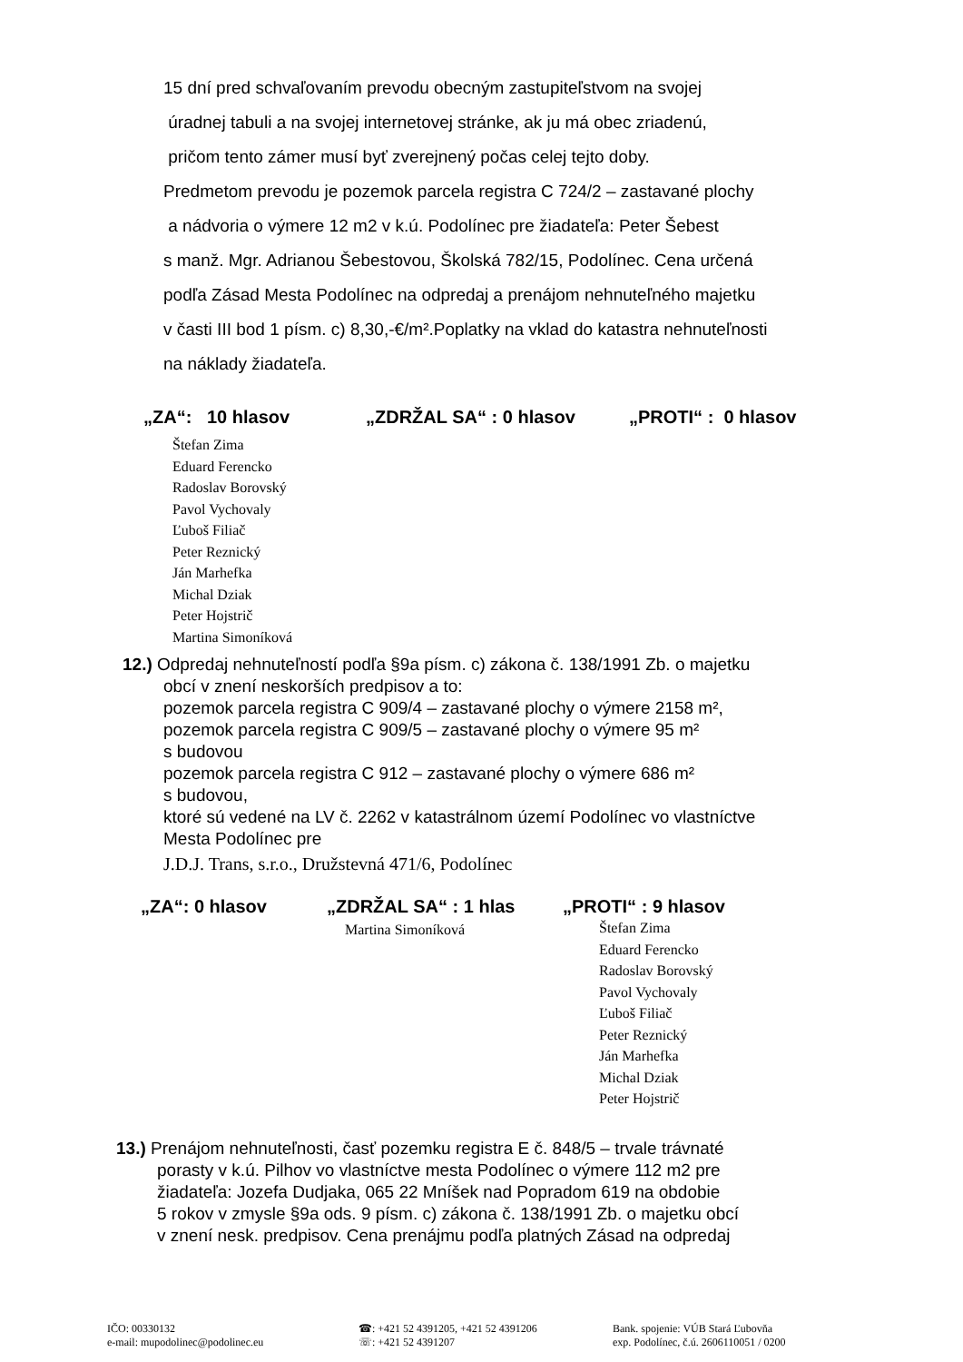15 dní pred schvaľovaním prevodu obecným zastupiteľstvom na svojej
úradnej tabuli a na svojej internetovej stránke, ak ju má obec zriadenú,
pričom tento zámer musí byť zverejnený počas celej tejto doby.
Predmetom prevodu je pozemok parcela registra C 724/2 – zastavané plochy
a nádvoria o výmere 12 m2 v k.ú. Podolínec pre žiadateľa: Peter Šebest
s manž. Mgr. Adrianou Šebestovou, Školská 782/15, Podolínec. Cena určená
podľa Zásad Mesta Podolínec na odpredaj a prenájom nehnuteľného majetku
v časti III bod 1 písm. c) 8,30,-€/m².Poplatky na vklad do katastra nehnuteľnosti
na náklady žiadateľa.
„ZA“: 10 hlasov „ZDRŽAL SA“ : 0 hlasov „PROTI“ : 0 hlasov
Štefan Zima
Eduard Ferencko
Radoslav Borovský
Pavol Vychovaly
Ľuboš Filiač
Peter Reznický
Ján Marhefka
Michal Dziak
Peter Hojstrič
Martina Simoníková
12.) Odpredaj nehnuteľností podľa §9a písm. c) zákona č. 138/1991 Zb. o majetku
obcí v znení neskorších predpisov a to:
pozemok parcela registra C 909/4 – zastavané plochy o výmere 2158 m²,
pozemok parcela registra C 909/5 – zastavané plochy o výmere 95 m²
s budovou
pozemok parcela registra C 912 – zastavané plochy o výmere 686 m²
s budovou,
ktoré sú vedené na LV č. 2262 v katastrálnom území Podolínec vo vlastníctve
Mesta Podolínec pre
J.D.J. Trans, s.r.o., Družstevná 471/6, Podolínec
„ZA“: 0 hlasov „ZDRŽAL SA“ : 1 hlas
Martina Simoníková „PROTI“ : 9 hlasov
Štefan Zima
Eduard Ferencko
Radoslav Borovský
Pavol Vychovaly
Ľuboš Filiač
Peter Reznický
Ján Marhefka
Michal Dziak
Peter Hojstrič
13.) Prenájom nehnuteľnosti, časť pozemku registra E č. 848/5 – trvale trávnaté
porasty v k.ú. Pilhov vo vlastníctve mesta Podolínec o výmere 112 m2 pre
žiadateľa: Jozefa Dudjaka, 065 22 Mníšek nad Popradom 619 na obdobie
5 rokov v zmysle §9a ods. 9 písm. c) zákona č. 138/1991 Zb. o majetku obcí
v znení nesk. predpisov. Cena prenájmu podľa platných Zásad na odpredaj
IČO: 00330132
e-mail: mupodolinec@podolinec.eu
☎: +421 52 4391205, +421 52 4391206
☏: +421 52 4391207
Bank. spojenie: VÚB Stará Ľubovňa
exp. Podolínec, č.ú. 2606110051 / 0200